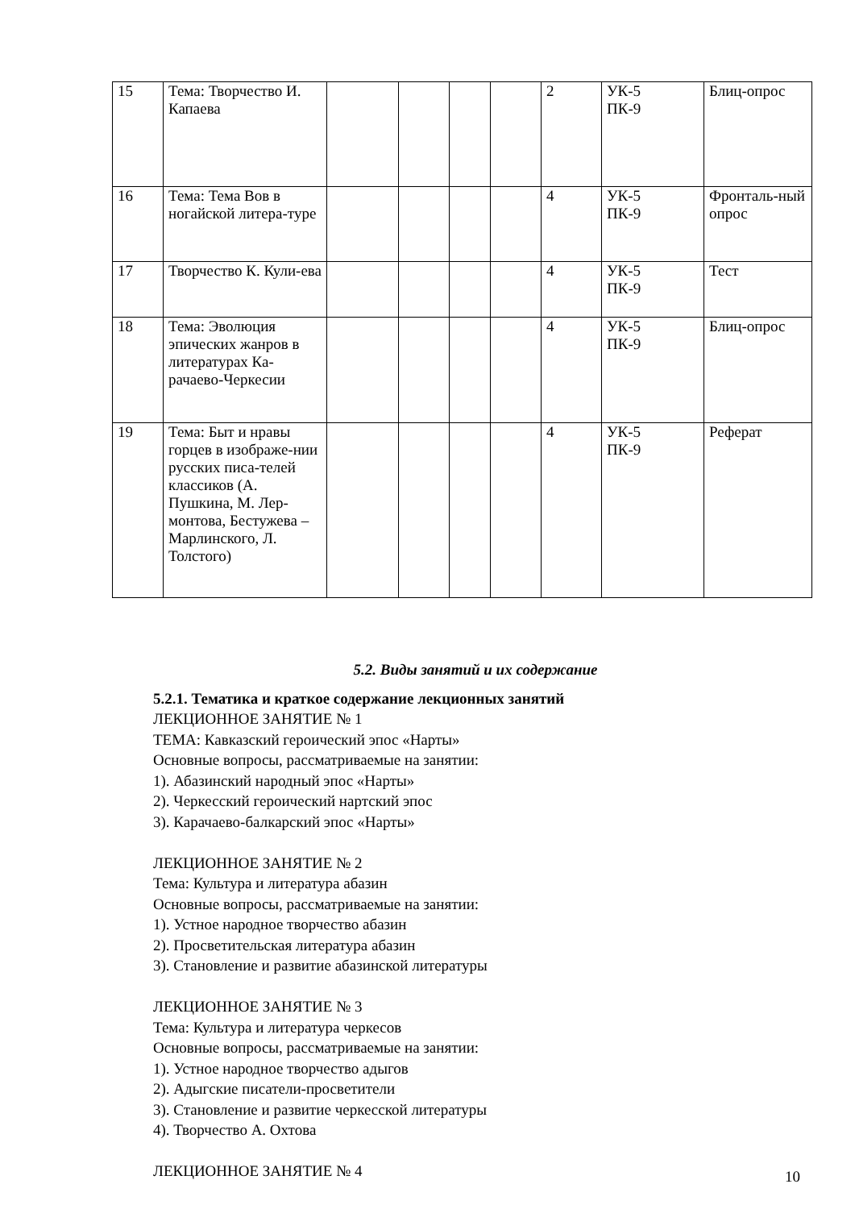| 15 | Тема: Творчество И. Капаева | | | | | 2 | УК-5 ПК-9 | Блиц-опрос |
| 16 | Тема: Тема Вов в ногайской литера-туре | | | | | 4 | УК-5 ПК-9 | Фронталь-ный опрос |
| 17 | Творчество К. Кули-ева | | | | | 4 | УК-5 ПК-9 | Тест |
| 18 | Тема: Эволюция эпических жанров в литературах Ка-рачаево-Черкесии | | | | | 4 | УК-5 ПК-9 | Блиц-опрос |
| 19 | Тема: Быт и нравы горцев в изображе-нии русских писа-телей классиков (А. Пушкина, М. Лер-монтова, Бестужева – Марлинского, Л. Толстого) | | | | | 4 | УК-5 ПК-9 | Реферат |
5.2. Виды занятий и их содержание
5.2.1. Тематика и краткое содержание лекционных занятий
ЛЕКЦИОННОЕ ЗАНЯТИЕ № 1
ТЕМА: Кавказский героический эпос «Нарты»
Основные вопросы, рассматриваемые на занятии:
1). Абазинский народный эпос «Нарты»
2). Черкесский героический нартский эпос
3). Карачаево-балкарский эпос «Нарты»
ЛЕКЦИОННОЕ ЗАНЯТИЕ № 2
Тема: Культура и литература абазин
Основные вопросы, рассматриваемые на занятии:
1). Устное народное творчество абазин
2). Просветительская литература абазин
3). Становление и развитие абазинской литературы
ЛЕКЦИОННОЕ ЗАНЯТИЕ № 3
Тема: Культура и литература черкесов
Основные вопросы, рассматриваемые на занятии:
1). Устное народное творчество адыгов
2). Адыгские писатели-просветители
3). Становление и развитие черкесской литературы
4). Творчество А. Охтова
ЛЕКЦИОННОЕ ЗАНЯТИЕ № 4
10